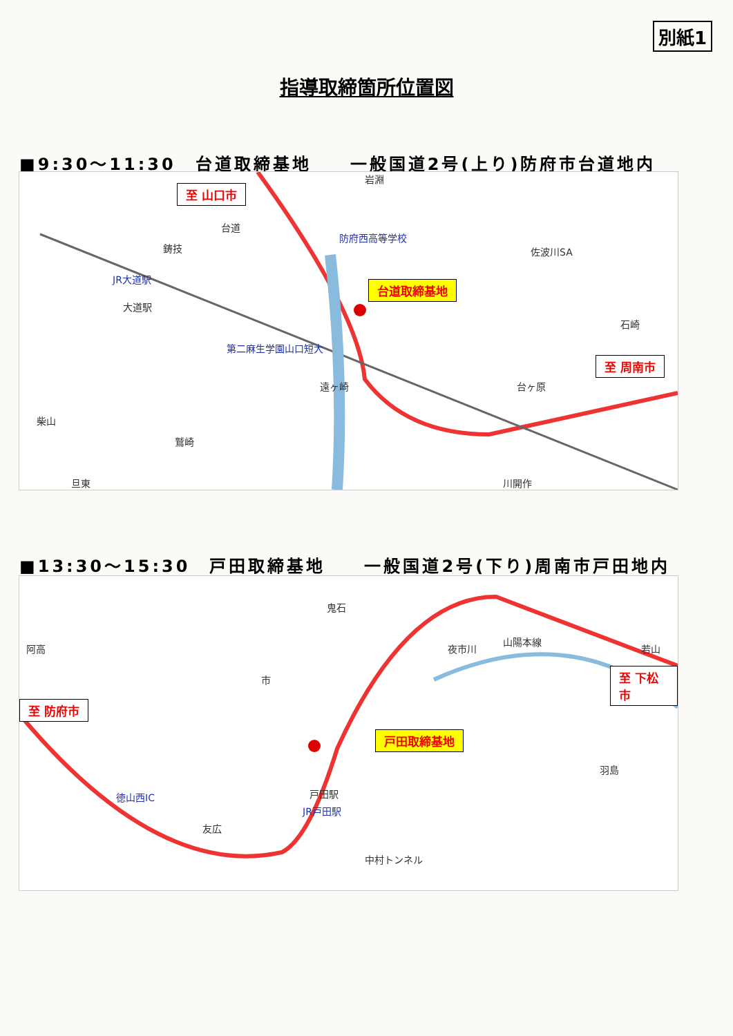別紙1
指導取締箇所位置図
■9:30～11:30　台道取締基地　　一般国道2号(上り)防府市台道地内
至 山口市
台道取締基地
至 周南市
防府西高等学校
JR大道駅
第二麻生学園山口短大
岩淵
佐波川SA 鋳技
台道
大道駅
遠ヶ崎 台ヶ原
石崎
柴山
鷲崎
旦東 川開作
■13:30～15:30　戸田取締基地　　一般国道2号(下り)周南市戸田地内
至 防府市
戸田取締基地
至 下松市
徳山西IC
JR戸田駅
鬼石
山陽本線
夜市川
市
阿高
羽島
友広
戸田駅
中村トンネル
若山